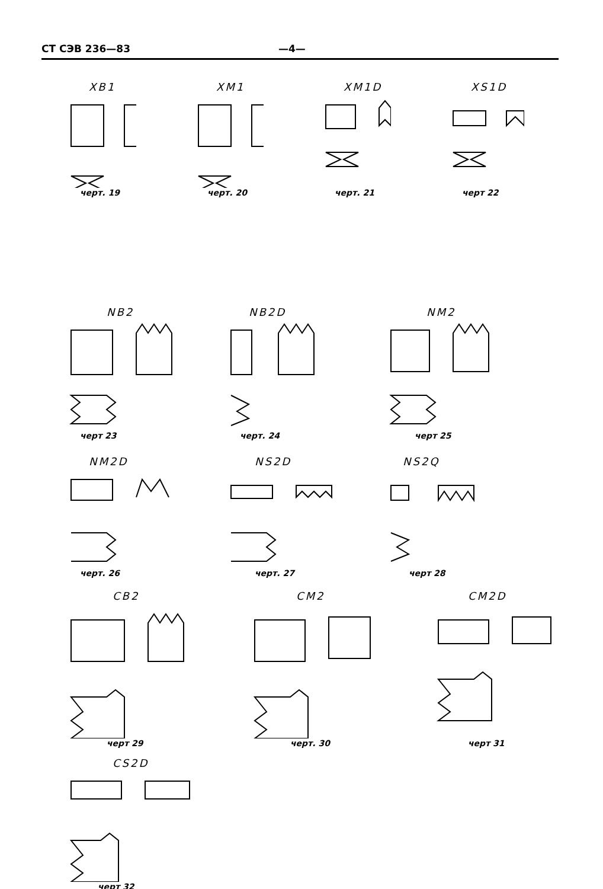СТ СЭВ 236—83 —4—
XB1
черт. 19
XM1
черт. 20
XM1D
черт. 21
XS1D
черт 22
NB2
черт 23
NB2D
черт. 24
NM2
черт 25
NM2D
черт. 26
NS2D
черт. 27
NS2Q
черт 28
CB2
черт 29
CM2
черт. 30
CM2D
черт 31
CS2D
черт 32